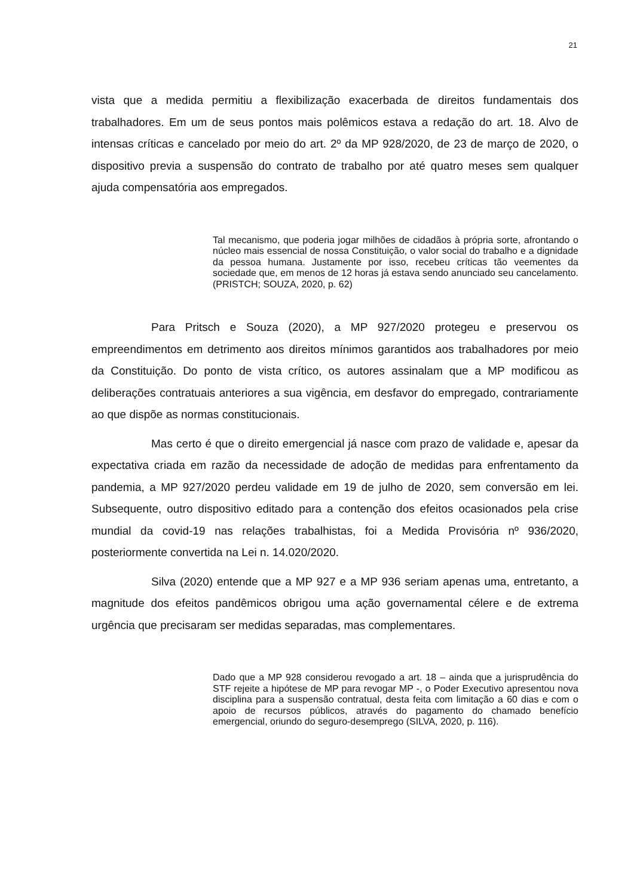21
vista que a medida permitiu a flexibilização exacerbada de direitos fundamentais dos trabalhadores. Em um de seus pontos mais polêmicos estava a redação do art. 18. Alvo de intensas críticas e cancelado por meio do art. 2º da MP 928/2020, de 23 de março de 2020, o dispositivo previa a suspensão do contrato de trabalho por até quatro meses sem qualquer ajuda compensatória aos empregados.
Tal mecanismo, que poderia jogar milhões de cidadãos à própria sorte, afrontando o núcleo mais essencial de nossa Constituição, o valor social do trabalho e a dignidade da pessoa humana. Justamente por isso, recebeu críticas tão veementes da sociedade que, em menos de 12 horas já estava sendo anunciado seu cancelamento. (PRISTCH; SOUZA, 2020, p. 62)
Para Pritsch e Souza (2020), a MP 927/2020 protegeu e preservou os empreendimentos em detrimento aos direitos mínimos garantidos aos trabalhadores por meio da Constituição. Do ponto de vista crítico, os autores assinalam que a MP modificou as deliberações contratuais anteriores a sua vigência, em desfavor do empregado, contrariamente ao que dispõe as normas constitucionais.
Mas certo é que o direito emergencial já nasce com prazo de validade e, apesar da expectativa criada em razão da necessidade de adoção de medidas para enfrentamento da pandemia, a MP 927/2020 perdeu validade em 19 de julho de 2020, sem conversão em lei. Subsequente, outro dispositivo editado para a contenção dos efeitos ocasionados pela crise mundial da covid-19 nas relações trabalhistas, foi a Medida Provisória nº 936/2020, posteriormente convertida na Lei n. 14.020/2020.
Silva (2020) entende que a MP 927 e a MP 936 seriam apenas uma, entretanto, a magnitude dos efeitos pandêmicos obrigou uma ação governamental célere e de extrema urgência que precisaram ser medidas separadas, mas complementares.
Dado que a MP 928 considerou revogado a art. 18 – ainda que a jurisprudência do STF rejeite a hipótese de MP para revogar MP -, o Poder Executivo apresentou nova disciplina para a suspensão contratual, desta feita com limitação a 60 dias e com o apoio de recursos públicos, através do pagamento do chamado benefício emergencial, oriundo do seguro-desemprego (SILVA, 2020, p. 116).